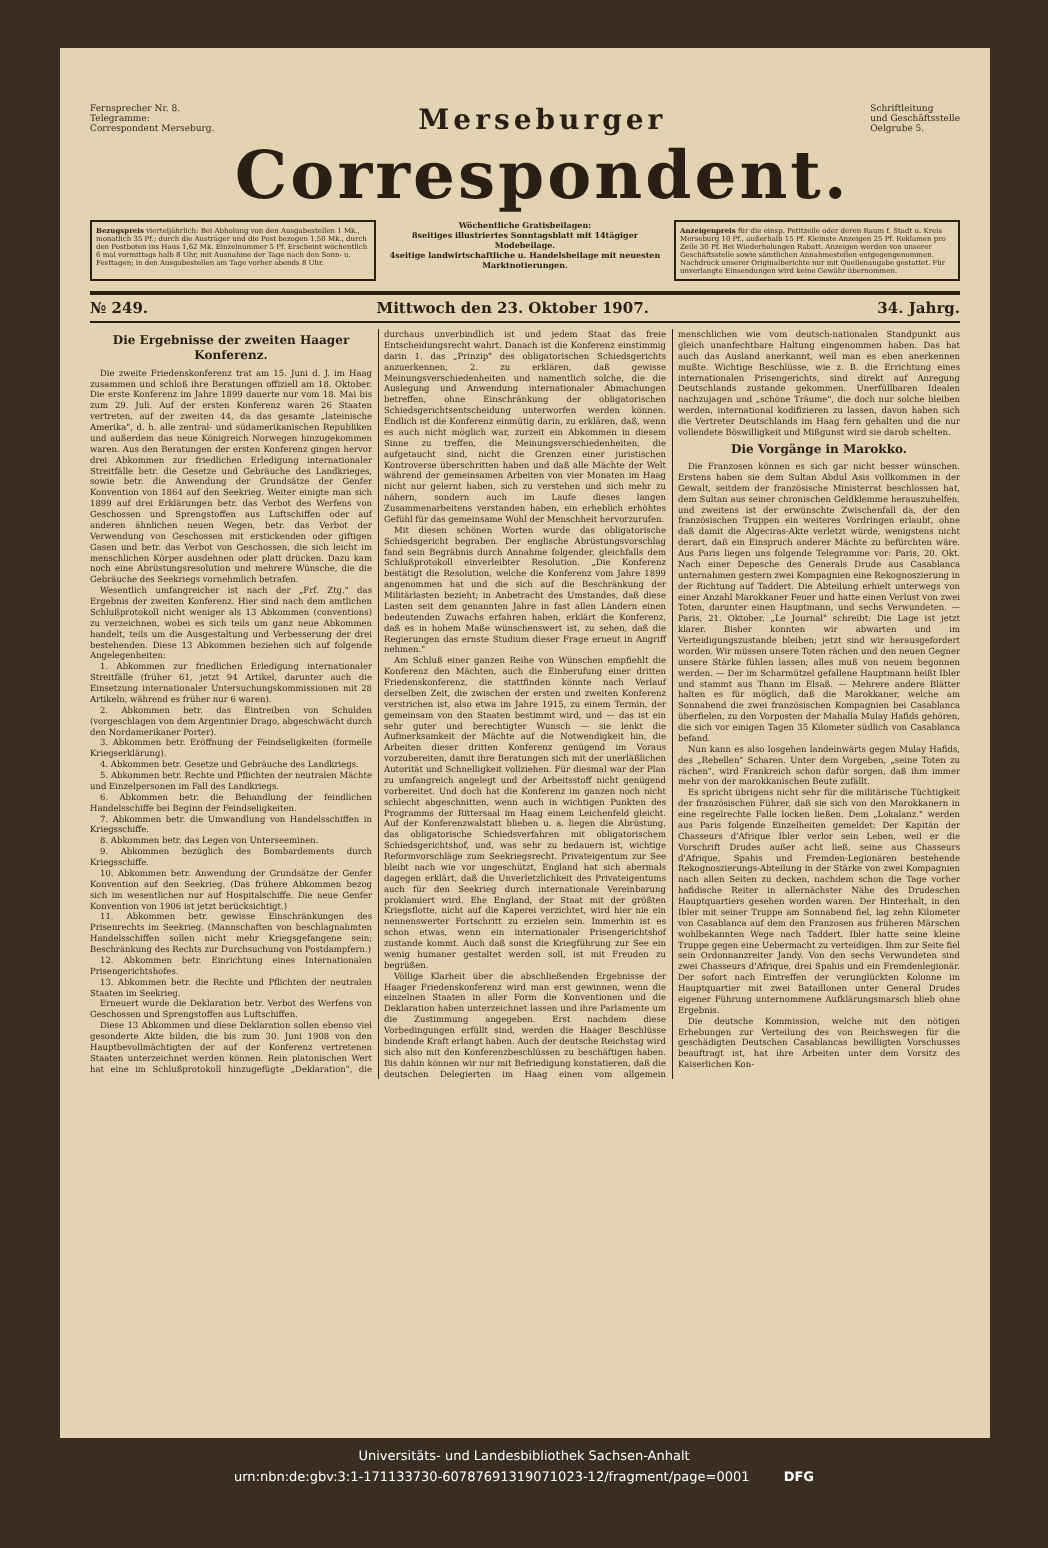Fernsprecher Nr. 8.
Telegramme:
Correspondent Merseburg.
Merseburger
Correspondent.
Schriftleitung
und Geschäftsstelle
Oelgrube 5.
Bezugspreis vierteljährlich: Bei Abholung von den Ausgabestellen 1 Mk., monatlich 35 Pf.; durch die Austräger und die Post bezogen 1,50 Mk., durch den Postboten ins Haus 1,62 Mk. Einzelnummer 5 Pf. Erscheint wöchentlich 6 mal vormittags halb 8 Uhr, mit Ausnahme der Tage nach den Sonn- u. Festtagen; in den Ausgabestellen am Tage vorher abends 8 Uhr.
Wöchentliche Gratisbeilagen:
8seitiges illustriertes Sonntagsblatt mit 14tägiger Modebeilage.
4seitige landwirtschaftliche u. Handelsbeilage mit neuesten Marktnotierungen.
Anzeigenpreis für die einsp. Petitzeile oder deren Raum f. Stadt u. Kreis Merseburg 10 Pf., außerhalb 15 Pf. Kleinste Anzeigen 25 Pf. Reklamen pro Zeile 30 Pf. Bei Wiederholungen Rabatt. Anzeigen werden von unserer Geschäftsstelle sowie sämtlichen Annahmestellen entgegengenommen. Nachdruck unserer Originalberichte nur mit Quellenangabe gestattet. Für unverlangte Einsendungen wird keine Gewähr übernommen.
№ 249. Mittwoch den 23. Oktober 1907. 34. Jahrg.
Die Ergebnisse der zweiten Haager Konferenz.
Die zweite Friedenskonferenz trat am 15. Juni d. J. im Haag zusammen und schloß ihre Beratungen offiziell am 18. Oktober. Die erste Konferenz im Jahre 1899 dauerte nur vom 18. Mai bis zum 29. Juli. Auf der ersten Konferenz waren 26 Staaten vertreten, auf der zweiten 44, da das gesamte „lateinische Amerika", d. h. alle zentral- und südamerikanischen Republiken und außerdem das neue Königreich Norwegen hinzugekommen waren. Aus den Beratungen der ersten Konferenz gingen hervor drei Abkommen zur friedlichen Erledigung internationaler Streitfälle betr. die Gesetze und Gebräuche des Landkrieges, sowie betr. die Anwendung der Grundsätze der Genfer Konvention von 1864 auf den Seekrieg. Weiter einigte man sich 1899 auf drei Erklärungen betr. das Verbot des Werfens von Geschossen und Sprengstoffen aus Luftschiffen oder auf anderen ähnlichen neuen Wegen, betr. das Verbot der Verwendung von Geschossen mit erstickenden oder giftigen Gasen und betr. das Verbot von Geschossen, die sich leicht im menschlichen Körper ausdehnen oder platt drücken. Dazu kam noch eine Abrüstungsresolution und mehrere Wünsche, die die Gebräuche des Seekriegs vornehmlich betrafen.
Wesentlich umfangreicher ist nach der „Frf. Ztg." das Ergebnis der zweiten Konferenz. Hier sind nach dem amtlichen Schlußprotokoll nicht weniger als 13 Abkommen (conventions) zu verzeichnen, wobei es sich teils um ganz neue Abkommen handelt, teils um die Ausgestaltung und Verbesserung der drei bestehenden. Diese 13 Abkommen beziehen sich auf folgende Angelegenheiten:
1. Abkommen zur friedlichen Erledigung internationaler Streitfälle (früher 61, jetzt 94 Artikel, darunter auch die Einsetzung internationaler Untersuchungskommissionen mit 28 Artikeln, während es früher nur 6 waren).
2. Abkommen betr. das Eintreiben von Schulden (vorgeschlagen von dem Argentinier Drago, abgeschwächt durch den Nordamerikaner Porter).
3. Abkommen betr. Eröffnung der Feindseligkeiten (formelle Kriegserklärung).
4. Abkommen betr. Gesetze und Gebräuche des Landkriegs.
5. Abkommen betr. Rechte und Pflichten der neutralen Mächte und Einzelpersonen im Fall des Landkriegs.
6. Abkommen betr. die Behandlung der feindlichen Handelsschiffe bei Beginn der Feindseligkeiten.
7. Abkommen betr. die Umwandlung von Handelsschiffen in Kriegsschiffe.
8. Abkommen betr. das Legen von Unterseeminen.
9. Abkommen bezüglich des Bombardements durch Kriegsschiffe.
10. Abkommen betr. Anwendung der Grundsätze der Genfer Konvention auf den Seekrieg. (Das frühere Abkommen bezog sich im wesentlichen nur auf Hospitalschiffe. Die neue Genfer Konvention von 1906 ist jetzt berücksichtigt.)
11. Abkommen betr. gewisse Einschränkungen des Prisenrechts im Seekrieg. (Mannschaften von beschlagnahmten Handelsschiffen sollen nicht mehr Kriegsgefangene sein; Beschränkung des Rechts zur Durchsuchung von Postdampfern.)
12. Abkommen betr. Einrichtung eines Internationalen Prisengerichtshofes.
13. Abkommen betr. die Rechte und Pflichten der neutralen Staaten im Seekrieg.
Erneuert wurde die Deklaration betr. Verbot des Werfens von Geschossen und Sprengstoffen aus Luftschiffen.
Diese 13 Abkommen und diese Deklaration sollen ebenso viel gesonderte Akte bilden, die bis zum 30. Juni 1908 von den Hauptbevollmächtigten der auf der Konferenz vertretenen Staaten unterzeichnet werden können. Rein platonischen Wert hat eine im Schlußprotokoll hinzugefügte „Deklaration", die durchaus unverbindlich ist und jedem Staat das freie Entscheidungsrecht wahrt. Danach ist die Konferenz einstimmig darin 1. das „Prinzip" des obligatorischen Schiedsgerichts anzuerkennen, 2. zu erklären, daß gewisse Meinungsverschiedenheiten und namentlich solche, die die Auslegung und Anwendung internationaler Abmachungen betreffen, ohne Einschränkung der obligatorischen Schiedsgerichtsentscheidung unterworfen werden können. Endlich ist die Konferenz einmütig darin, zu erklären, daß, wenn es auch nicht möglich war, zurzeit ein Abkommen in diesem Sinne zu treffen, die Meinungsverschiedenheiten, die aufgetaucht sind, nicht die Grenzen einer juristischen Kontroverse überschritten haben und daß alle Mächte der Welt während der gemeinsamen Arbeiten von vier Monaten im Haag nicht nur gelernt haben, sich zu verstehen und sich mehr zu nähern, sondern auch im Laufe dieses langen Zusammenarbeitens verstanden haben, ein erheblich erhöhtes Gefühl für das gemeinsame Wohl der Menschheit hervorzurufen.
Mit diesen schönen Worten wurde das obligatorische Schiedsgericht begraben. Der englische Abrüstungsvorschlag fand sein Begräbnis durch Annahme folgender, gleichfalls dem Schlußprotokoll einverleibter Resolution. „Die Konferenz bestätigt die Resolution, welche die Konferenz vom Jahre 1899 angenommen hat und die sich auf die Beschränkung der Militärlasten bezieht; in Anbetracht des Umstandes, daß diese Lasten seit dem genannten Jahre in fast allen Ländern einen bedeutenden Zuwachs erfahren haben, erklärt die Konferenz, daß es in hohem Maße wünschenswert ist, zu sehen, daß die Regierungen das ernste Studium dieser Frage erneut in Angriff nehmen."
Am Schluß einer ganzen Reihe von Wünschen empfiehlt die Konferenz den Mächten, auch die Einberufung einer dritten Friedenskonferenz, die stattfinden könnte nach Verlauf derselben Zeit, die zwischen der ersten und zweiten Konferenz verstrichen ist, also etwa im Jahre 1915, zu einem Termin, der gemeinsam von den Staaten bestimmt wird, und — das ist ein sehr guter und berechtigter Wunsch — sie lenkt die Aufmerksamkeit der Mächte auf die Notwendigkeit hin, die Arbeiten dieser dritten Konferenz genügend im Voraus vorzubereiten, damit ihre Beratungen sich mit der unerläßlichen Autorität und Schnelligkeit vollziehen. Für diesmal war der Plan zu umfangreich angelegt und der Arbeitsstoff nicht genügend vorbereitet. Und doch hat die Konferenz im ganzen noch nicht schlecht abgeschnitten, wenn auch in wichtigen Punkten des Programms der Rittersaal im Haag einem Leichenfeld gleicht. Auf der Konferenzwalstatt blieben u. a. liegen die Abrüstung, das obligatorische Schiedsverfahren mit obligatorischem Schiedsgerichtshof, und, was sehr zu bedauern ist, wichtige Reformvorschläge zum Seekriegsrecht. Privateigentum zur See bleibt nach wie vor ungeschützt, England hat sich abermals dagegen erklärt, daß die Unverletzlichkeit des Privateigentums auch für den Seekrieg durch internationale Vereinbarung proklamiert wird. Ehe England, der Staat mit der größten Kriegsflotte, nicht auf die Kaperei verzichtet, wird hier nie ein nennenswerter Fortschritt zu erzielen sein. Immerhin ist es schon etwas, wenn ein internationaler Prisengerichtshof zustande kommt. Auch daß sonst die Kriegführung zur See ein wenig humaner gestaltet werden soll, ist mit Freuden zu begrüßen.
Völlige Klarheit über die abschließenden Ergebnisse der Haager Friedenskonferenz wird man erst gewinnen, wenn die einzelnen Staaten in aller Form die Konventionen und die Deklaration haben unterzeichnet lassen und ihre Parlamente um die Zustimmung angegeben. Erst nachdem diese Vorbedingungen erfüllt sind, werden die Haager Beschlüsse bindende Kraft erlangt haben. Auch der deutsche Reichstag wird sich also mit den Konferenzbeschlüssen zu beschäftigen haben. Bis dahin können wir nur mit Befriedigung konstatieren, daß die deutschen Delegierten im Haag einen vom allgemein menschlichen wie vom deutsch-nationalen Standpunkt aus gleich unanfechtbare Haltung eingenommen haben. Das hat auch das Ausland anerkannt, weil man es eben anerkennen mußte. Wichtige Beschlüsse, wie z. B. die Errichtung eines internationalen Prisengerichts, sind direkt auf Anregung Deutschlands zustande gekommen. Unerfüllbaren Idealen nachzujagen und „schöne Träume", die doch nur solche bleiben werden, international kodifizieren zu lassen, davon haben sich die Vertreter Deutschlands im Haag fern gehalten und die nur vollendete Böswilligkeit und Mißgunst wird sie darob schelten.
Die Vorgänge in Marokko.
Die Franzosen können es sich gar nicht besser wünschen. Erstens haben sie dem Sultan Abdul Asis vollkommen in der Gewalt, seitdem der französische Ministerrat beschlossen hat, dem Sultan aus seiner chronischen Geldklemme herauszuhelfen, und zweitens ist der erwünschte Zwischenfall da, der den französischen Truppen ein weiteres Vordringen erlaubt, ohne daß damit die Algeciras-Akte verletzt würde, wenigstens nicht derart, daß ein Einspruch anderer Mächte zu befürchten wäre. Aus Paris liegen uns folgende Telegramme vor: Paris, 20. Okt. Nach einer Depesche des Generals Drude aus Casablanca unternahmen gestern zwei Kompagnien eine Rekognoszierung in der Richtung auf Taddert. Die Abteilung erhielt unterwegs von einer Anzahl Marokkaner Feuer und hatte einen Verlust von zwei Toten, darunter einen Hauptmann, und sechs Verwundeten. — Paris, 21. Oktober. „Le Journal" schreibt: Die Lage ist jetzt klarer. Bisher konnten wir abwarten und im Verteidigungszustande bleiben; jetzt sind wir herausgefordert worden. Wir müssen unsere Toten rächen und den neuen Gegner unsere Stärke fühlen lassen; alles muß von neuem begonnen werden. — Der im Scharmützel gefallene Hauptmann heißt Ibler und stammt aus Thann im Elsaß. — Mehrere andere Blätter halten es für möglich, daß die Marokkaner, welche am Sonnabend die zwei französischen Kompagnien bei Casablanca überfielen, zu den Vorposten der Mahalla Mulay Hafids gehören, die sich vor einigen Tagen 35 Kilometer südlich von Casablanca befand.
Nun kann es also losgehen landeinwärts gegen Mulay Hafids, des „Rebellen" Scharen. Unter dem Vorgeben, „seine Toten zu rächen", wird Frankreich schon dafür sorgen, daß ihm immer mehr von der marokkanischen Beute zufällt.
Es spricht übrigens nicht sehr für die militärische Tüchtigkeit der französischen Führer, daß sie sich von den Marokkanern in eine regelrechte Falle locken ließen. Dem „Lokalanz." werden aus Paris folgende Einzelheiten gemeldet: Der Kapitän der Chasseurs d'Afrique Ibler verlor sein Leben, weil er die Vorschrift Drudes außer acht ließ, seine aus Chasseurs d'Afrique, Spahis und Fremden-Legionären bestehende Rekognoszierungs-Abteilung in der Stärke von zwei Kompagnien nach allen Seiten zu decken, nachdem schon die Tage vorher hafidische Reiter in allernächster Nähe des Drudeschen Hauptquartiers gesehen worden waren. Der Hinterhalt, in den Ibler mit seiner Truppe am Sonnabend fiel, lag zehn Kilometer von Casablanca auf dem den Franzosen aus früheren Märschen wohlbekannten Wege nach Taddert. Ibler hatte seine kleine Truppe gegen eine Uebermacht zu verteidigen. Ihm zur Seite fiel sein Ordonnanzreiter Jandy. Von den sechs Verwundeten sind zwei Chasseurs d'Afrique, drei Spahis und ein Fremdenlegionär. Der sofort nach Eintreffen der verunglückten Kolonne im Hauptquartier mit zwei Bataillonen unter General Drudes eigener Führung unternommene Aufklärungsmarsch blieb ohne Ergebnis.
Die deutsche Kommission, welche mit den nötigen Erhebungen zur Verteilung des von Reichswegen für die geschädigten Deutschen Casablancas bewilligten Vorschusses beauftragt ist, hat ihre Arbeiten unter dem Vorsitz des Kaiserlichen Kon-
Universitäts- und Landesbibliothek Sachsen-Anhalt
urn:nbn:de:gbv:3:1-171133730-60787691319071023-12/fragment/page=0001 DFG